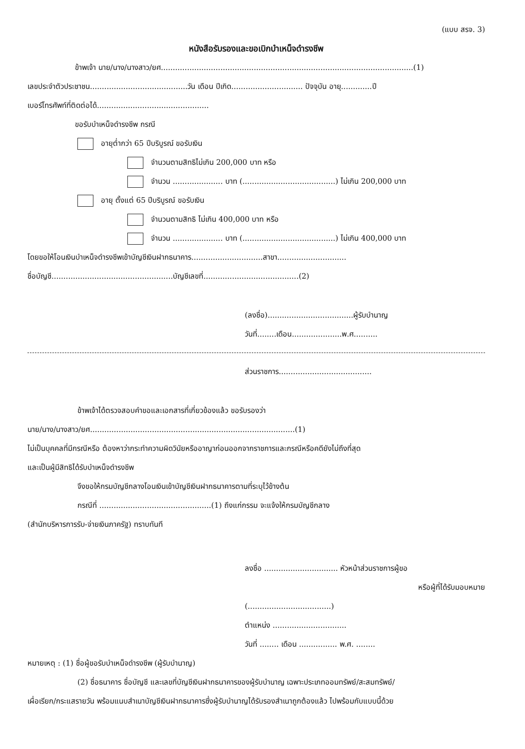(แบบ สรจ. 3)
หนังสือรับรองและขอเบิกบำเหน็จดำรงชีพ
ข้าพเจ้า นาย/นาง/นางสาว/ยศ..........................................................................................................(1)
เลขประจำตัวประชาชน.........................................วัน เดือน ปีเกิด.............................. ปัจจุบัน อายุ.............ปี
เบอร์โทรศัพท์ที่ติดต่อได้...............................................
ขอรับบำเหน็จดำรงชีพ กรณี
อายุต่ำกว่า 65 ปีบริบูรณ์ ขอรับเงิน
จำนวนตามสิทธิไม่เกิน 200,000 บาท หรือ
จำนวน ..................... บาท (.......................................) ไม่เกิน 200,000 บาท
อายุ ตั้งแต่ 65 ปีบริบูรณ์ ขอรับเงิน
จำนวนตามสิทธิ ไม่เกิน 400,000 บาท หรือ
จำนวน ..................... บาท (.......................................) ไม่เกิน 400,000 บาท
โดยขอให้โอนเงินบำเหน็จดำรงชีพเข้าบัญชีเงินฝากธนาคาร..............................สาขา.............................
ชื่อบัญชี...................................................บัญชีเลขที่........................................(2)
(ลงชื่อ)....................................ผู้รับบำนาญ
วันที่........เดือน.....................พ.ศ..........
ส่วนราชการ.......................................
ข้าพเจ้าได้ตรวจสอบคำขอและเอกสารที่เกี่ยวข้องแล้ว ขอรับรองว่า
นาย/นาง/นางสาว/ยศ......................................................................................(1)
ไม่เป็นบุคคลที่มีกรณีหรือ ต้องหาว่ากระทำความผิดวินัยหรืออาญาก่อนออกจากราชการและกรณีหรือคดียังไม่ถึงที่สุด
และเป็นผู้มีสิทธิได้รับบำเหน็จดำรงชีพ
จึงขอให้กรมบัญชีกลางโอนเงินเข้าบัญชีเงินฝากธนาคารตามที่ระบุไว้ข้างต้น
กรณีที่ ...............................................(1) ถึงแก่กรรม จะแจ้งให้กรมบัญชีกลาง
(สำนักบริหารการรับ-จ่ายเงินภาครัฐ) ทราบทันที
ลงชื่อ ............................... หัวหน้าส่วนราชการผู้ขอ
หรือผู้ที่ได้รับมอบหมาย
(...................................)
ตำแหน่ง ...............................
วันที่ ........ เดือน ................ พ.ศ. ........
หมายเหตุ : (1) ชื่อผู้ขอรับบำเหน็จดำรงชีพ (ผู้รับบำนาญ)
(2) ชื่อธนาคาร ชื่อบัญชี และเลขที่บัญชีเงินฝากธนาคารของผู้รับบำนาญ เฉพาะประเภทออมทรัพย์/สะสมทรัพย์/
เผื่อเรียก/กระแสรายวัน พร้อมแนบสำเนาบัญชีเงินฝากธนาคารซึ่งผู้รับบำนาญได้รับรองสำเนาถูกต้องแล้ว ไปพร้อมกับแบบนี้ด้วย